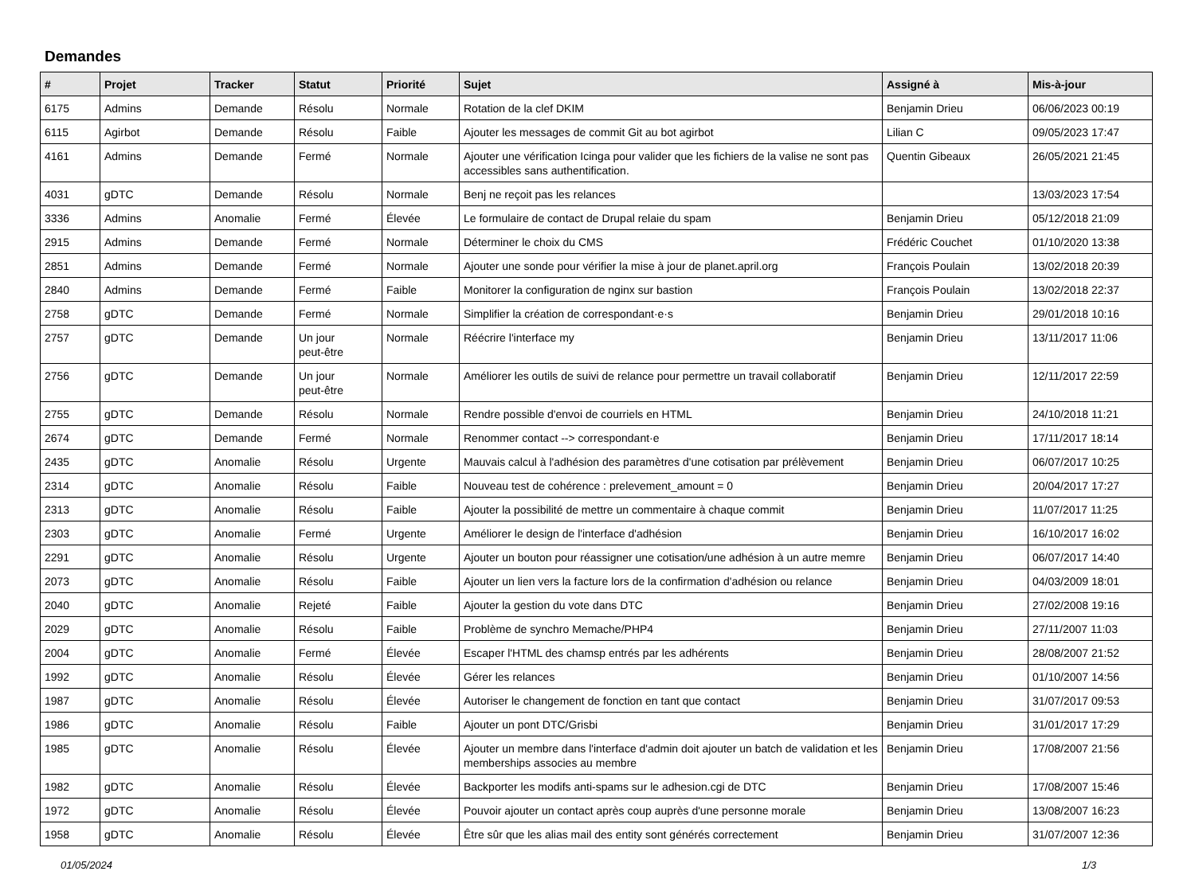Demandes
| # | Projet | Tracker | Statut | Priorité | Sujet | Assigné à | Mis-à-jour |
| --- | --- | --- | --- | --- | --- | --- | --- |
| 6175 | Admins | Demande | Résolu | Normale | Rotation de la clef DKIM | Benjamin Drieu | 06/06/2023 00:19 |
| 6115 | Agirbot | Demande | Résolu | Faible | Ajouter les messages de commit Git au bot agirbot | Lilian C | 09/05/2023 17:47 |
| 4161 | Admins | Demande | Fermé | Normale | Ajouter une vérification Icinga pour valider que les fichiers de la valise ne sont pas accessibles sans authentification. | Quentin Gibeaux | 26/05/2021 21:45 |
| 4031 | gDTC | Demande | Résolu | Normale | Benj ne reçoit pas les relances | | 13/03/2023 17:54 |
| 3336 | Admins | Anomalie | Fermé | Élevée | Le formulaire de contact de Drupal relaie du spam | Benjamin Drieu | 05/12/2018 21:09 |
| 2915 | Admins | Demande | Fermé | Normale | Déterminer le choix du CMS | Frédéric Couchet | 01/10/2020 13:38 |
| 2851 | Admins | Demande | Fermé | Normale | Ajouter une sonde pour vérifier la mise à jour de planet.april.org | François Poulain | 13/02/2018 20:39 |
| 2840 | Admins | Demande | Fermé | Faible | Monitorer la configuration de nginx sur bastion | François Poulain | 13/02/2018 22:37 |
| 2758 | gDTC | Demande | Fermé | Normale | Simplifier la création de correspondant·e·s | Benjamin Drieu | 29/01/2018 10:16 |
| 2757 | gDTC | Demande | Un jour peut-être | Normale | Réécrire l'interface my | Benjamin Drieu | 13/11/2017 11:06 |
| 2756 | gDTC | Demande | Un jour peut-être | Normale | Améliorer les outils de suivi de relance pour permettre un travail collaboratif | Benjamin Drieu | 12/11/2017 22:59 |
| 2755 | gDTC | Demande | Résolu | Normale | Rendre possible d'envoi de courriels en HTML | Benjamin Drieu | 24/10/2018 11:21 |
| 2674 | gDTC | Demande | Fermé | Normale | Renommer contact --> correspondant·e | Benjamin Drieu | 17/11/2017 18:14 |
| 2435 | gDTC | Anomalie | Résolu | Urgente | Mauvais calcul à l'adhésion des paramètres d'une cotisation par prélèvement | Benjamin Drieu | 06/07/2017 10:25 |
| 2314 | gDTC | Anomalie | Résolu | Faible | Nouveau test de cohérence : prelevement_amount = 0 | Benjamin Drieu | 20/04/2017 17:27 |
| 2313 | gDTC | Anomalie | Résolu | Faible | Ajouter la possibilité de mettre un commentaire à chaque commit | Benjamin Drieu | 11/07/2017 11:25 |
| 2303 | gDTC | Anomalie | Fermé | Urgente | Améliorer le design de l'interface d'adhésion | Benjamin Drieu | 16/10/2017 16:02 |
| 2291 | gDTC | Anomalie | Résolu | Urgente | Ajouter un bouton pour réassigner une cotisation/une adhésion à un autre memre | Benjamin Drieu | 06/07/2017 14:40 |
| 2073 | gDTC | Anomalie | Résolu | Faible | Ajouter un lien vers la facture lors de la confirmation d'adhésion ou relance | Benjamin Drieu | 04/03/2009 18:01 |
| 2040 | gDTC | Anomalie | Rejeté | Faible | Ajouter la gestion du vote dans DTC | Benjamin Drieu | 27/02/2008 19:16 |
| 2029 | gDTC | Anomalie | Résolu | Faible | Problème de synchro Memache/PHP4 | Benjamin Drieu | 27/11/2007 11:03 |
| 2004 | gDTC | Anomalie | Fermé | Élevée | Escaper l'HTML des chamsp entrés par les adhérents | Benjamin Drieu | 28/08/2007 21:52 |
| 1992 | gDTC | Anomalie | Résolu | Élevée | Gérer les relances | Benjamin Drieu | 01/10/2007 14:56 |
| 1987 | gDTC | Anomalie | Résolu | Élevée | Autoriser le changement de fonction en tant que contact | Benjamin Drieu | 31/07/2017 09:53 |
| 1986 | gDTC | Anomalie | Résolu | Faible | Ajouter un pont DTC/Grisbi | Benjamin Drieu | 31/01/2017 17:29 |
| 1985 | gDTC | Anomalie | Résolu | Élevée | Ajouter un membre dans l'interface d'admin doit ajouter un batch de validation et les memberships associes au membre | Benjamin Drieu | 17/08/2007 21:56 |
| 1982 | gDTC | Anomalie | Résolu | Élevée | Backporter les modifs anti-spams sur le adhesion.cgi de DTC | Benjamin Drieu | 17/08/2007 15:46 |
| 1972 | gDTC | Anomalie | Résolu | Élevée | Pouvoir ajouter un contact après coup auprès d'une personne morale | Benjamin Drieu | 13/08/2007 16:23 |
| 1958 | gDTC | Anomalie | Résolu | Élevée | Être sûr que les alias mail des entity sont générés correctement | Benjamin Drieu | 31/07/2007 12:36 |
01/05/2024 1/3